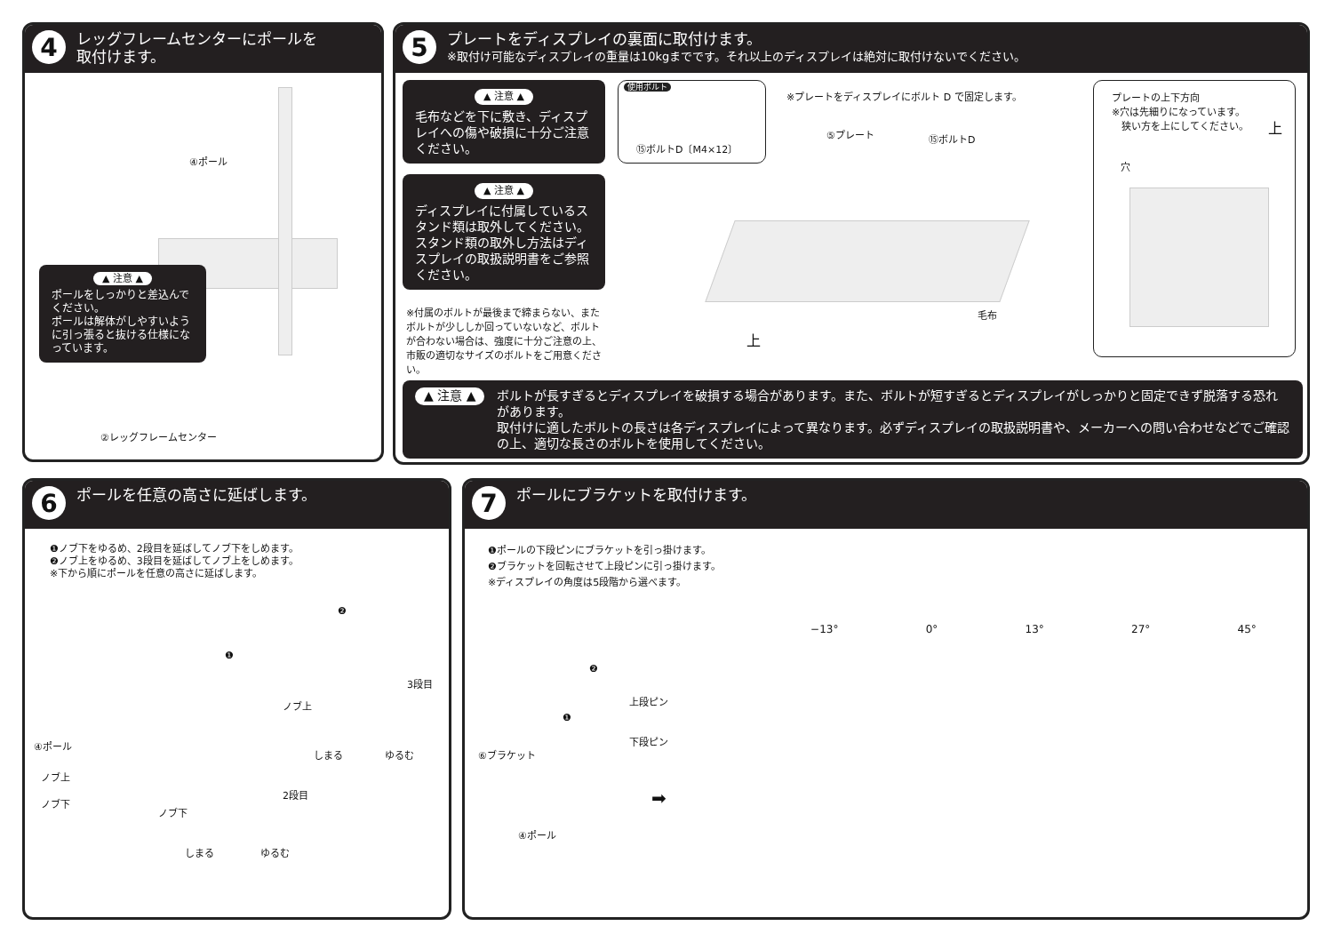4
レッグフレームセンターにポールを
取付けます。
④ポール
▲ 注意 ▲
ポールをしっかりと差込んでください。
ポールは解体がしやすいように引っ張ると抜ける仕様になっています。
②レッグフレームセンター
5
プレートをディスプレイの裏面に取付けます。
※取付け可能なディスプレイの重量は10kgまでです。それ以上のディスプレイは絶対に取付けないでください。
▲ 注意 ▲
毛布などを下に敷き、ディスプレイへの傷や破損に十分ご注意ください。
▲ 注意 ▲
ディスプレイに付属しているスタンド類は取外してください。スタンド類の取外し方法はディスプレイの取扱説明書をご参照ください。
※付属のボルトが最後まで締まらない、またボルトが少ししか回っていないなど、ボルトが合わない場合は、強度に十分ご注意の上、市販の適切なサイズのボルトをご用意ください。
使用ボルト
⑮ボルトD〔M4×12〕
※プレートをディスプレイにボルト D で固定します。
⑤プレート ⑮ボルトD
毛布
上
プレートの上下方向
※穴は先細りになっています。
　狭い方を上にしてください。
上
穴
▲ 注意 ▲ ボルトが長すぎるとディスプレイを破損する場合があります。また、ボルトが短すぎるとディスプレイがしっかりと固定できず脱落する恐れがあります。
取付けに適したボルトの長さは各ディスプレイによって異なります。必ずディスプレイの取扱説明書や、メーカーへの問い合わせなどでご確認の上、適切な長さのボルトを使用してください。
6
ポールを任意の高さに延ばします。
❶ノブ下をゆるめ、2段目を延ばしてノブ下をしめます。
❷ノブ上をゆるめ、3段目を延ばしてノブ上をしめます。
※下から順にポールを任意の高さに延ばします。
❷
❶
3段目
ノブ上
しまる ゆるむ
④ポール
ノブ上
ノブ下
2段目
ノブ下
しまる ゆるむ
7
ポールにブラケットを取付けます。
❶ポールの下段ピンにブラケットを引っ掛けます。
❷ブラケットを回転させて上段ピンに引っ掛けます。
※ディスプレイの角度は5段階から選べます。
−13° 0° 13° 27° 45°
❷
上段ピン
❶
下段ピン
⑥ブラケット
④ポール
➡